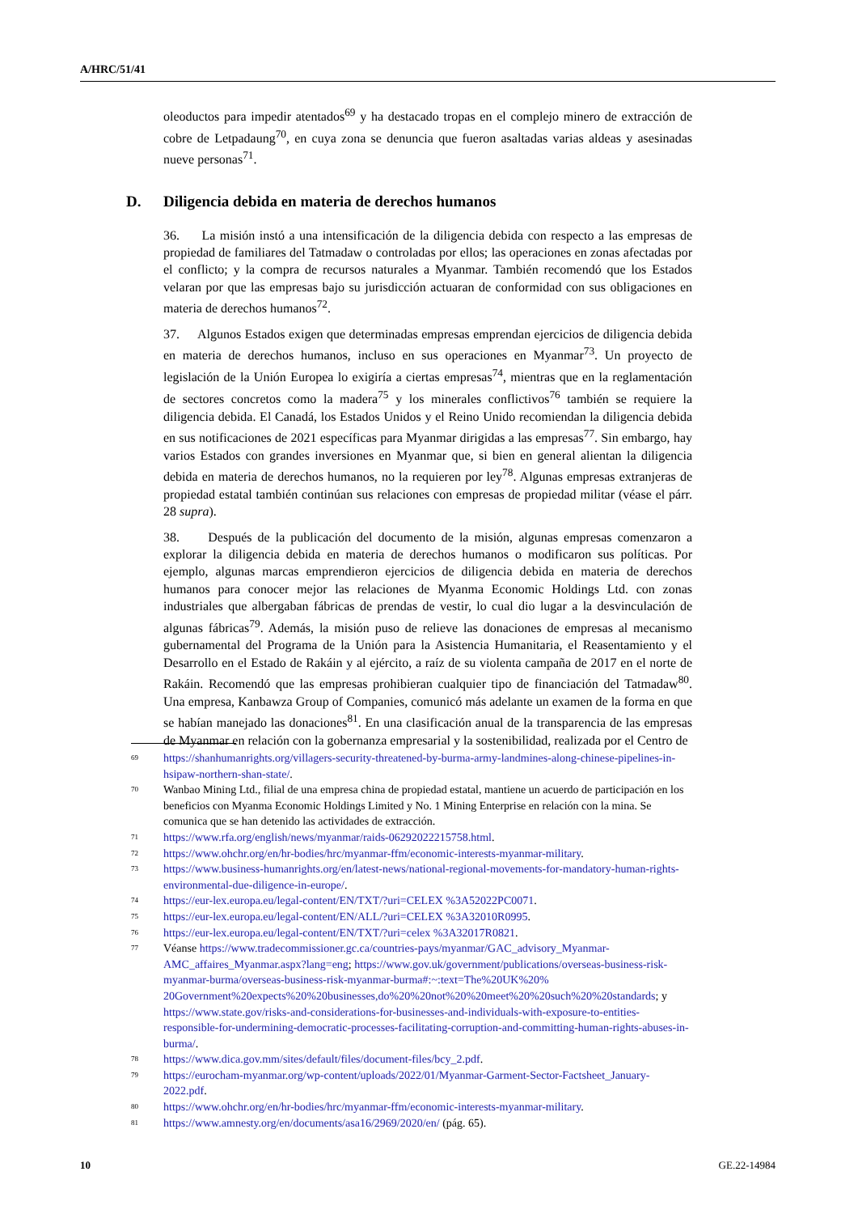A/HRC/51/41
oleoductos para impedir atentados<sup>69</sup> y ha destacado tropas en el complejo minero de extracción de cobre de Letpadaung<sup>70</sup>, en cuya zona se denuncia que fueron asaltadas varias aldeas y asesinadas nueve personas<sup>71</sup>.
D. Diligencia debida en materia de derechos humanos
36. La misión instó a una intensificación de la diligencia debida con respecto a las empresas de propiedad de familiares del Tatmadaw o controladas por ellos; las operaciones en zonas afectadas por el conflicto; y la compra de recursos naturales a Myanmar. También recomendó que los Estados velaran por que las empresas bajo su jurisdicción actuaran de conformidad con sus obligaciones en materia de derechos humanos<sup>72</sup>.
37. Algunos Estados exigen que determinadas empresas emprendan ejercicios de diligencia debida en materia de derechos humanos, incluso en sus operaciones en Myanmar<sup>73</sup>. Un proyecto de legislación de la Unión Europea lo exigiría a ciertas empresas<sup>74</sup>, mientras que en la reglamentación de sectores concretos como la madera<sup>75</sup> y los minerales conflictivos<sup>76</sup> también se requiere la diligencia debida. El Canadá, los Estados Unidos y el Reino Unido recomiendan la diligencia debida en sus notificaciones de 2021 específicas para Myanmar dirigidas a las empresas<sup>77</sup>. Sin embargo, hay varios Estados con grandes inversiones en Myanmar que, si bien en general alientan la diligencia debida en materia de derechos humanos, no la requieren por ley<sup>78</sup>. Algunas empresas extranjeras de propiedad estatal también continúan sus relaciones con empresas de propiedad militar (véase el párr. 28 supra).
38. Después de la publicación del documento de la misión, algunas empresas comenzaron a explorar la diligencia debida en materia de derechos humanos o modificaron sus políticas. Por ejemplo, algunas marcas emprendieron ejercicios de diligencia debida en materia de derechos humanos para conocer mejor las relaciones de Myanma Economic Holdings Ltd. con zonas industriales que albergaban fábricas de prendas de vestir, lo cual dio lugar a la desvinculación de algunas fábricas<sup>79</sup>. Además, la misión puso de relieve las donaciones de empresas al mecanismo gubernamental del Programa de la Unión para la Asistencia Humanitaria, el Reasentamiento y el Desarrollo en el Estado de Rakáin y al ejército, a raíz de su violenta campaña de 2017 en el norte de Rakáin. Recomendó que las empresas prohibieran cualquier tipo de financiación del Tatmadaw<sup>80</sup>. Una empresa, Kanbawza Group of Companies, comunicó más adelante un examen de la forma en que se habían manejado las donaciones<sup>81</sup>. En una clasificación anual de la transparencia de las empresas de Myanmar en relación con la gobernanza empresarial y la sostenibilidad, realizada por el Centro de
<sup>69</sup>
https://shanhumanrights.org/villagers-security-threatened-by-burma-army-landmines-along-chinese-pipelines-in-hsipaw-northern-shan-state/.
<sup>70</sup>
Wanbao Mining Ltd., filial de una empresa china de propiedad estatal, mantiene un acuerdo de participación en los beneficios con Myanma Economic Holdings Limited y No. 1 Mining Enterprise en relación con la mina. Se comunica que se han detenido las actividades de extracción.
<sup>71</sup>
https://www.rfa.org/english/news/myanmar/raids-06292022215758.html.
<sup>72</sup>
https://www.ohchr.org/en/hr-bodies/hrc/myanmar-ffm/economic-interests-myanmar-military.
<sup>73</sup>
https://www.business-humanrights.org/en/latest-news/national-regional-movements-for-mandatory-human-rights-environmental-due-diligence-in-europe/.
<sup>74</sup>
https://eur-lex.europa.eu/legal-content/EN/TXT/?uri=CELEX %3A52022PC0071.
<sup>75</sup>
https://eur-lex.europa.eu/legal-content/EN/ALL/?uri=CELEX %3A32010R0995.
<sup>76</sup>
https://eur-lex.europa.eu/legal-content/EN/TXT/?uri=celex %3A32017R0821.
<sup>77</sup>
Véanse https://www.tradecommissioner.gc.ca/countries-pays/myanmar/GAC_advisory_Myanmar-AMC_affaires_Myanmar.aspx?lang=eng; https://www.gov.uk/government/publications/overseas-business-risk-myanmar-burma/overseas-business-risk-myanmar-burma#:~:text=The%20UK%20% 20Government%20expects%20%20businesses,do%20%20not%20%20meet%20%20such%20%20standards; y https://www.state.gov/risks-and-considerations-for-businesses-and-individuals-with-exposure-to-entities-responsible-for-undermining-democratic-processes-facilitating-corruption-and-committing-human-rights-abuses-in-burma/.
<sup>78</sup>
https://www.dica.gov.mm/sites/default/files/document-files/bcy_2.pdf.
<sup>79</sup>
https://eurocham-myanmar.org/wp-content/uploads/2022/01/Myanmar-Garment-Sector-Factsheet_January-2022.pdf.
<sup>80</sup>
https://www.ohchr.org/en/hr-bodies/hrc/myanmar-ffm/economic-interests-myanmar-military.
<sup>81</sup>
https://www.amnesty.org/en/documents/asa16/2969/2020/en/ (pág. 65).
10 GE.22-14984